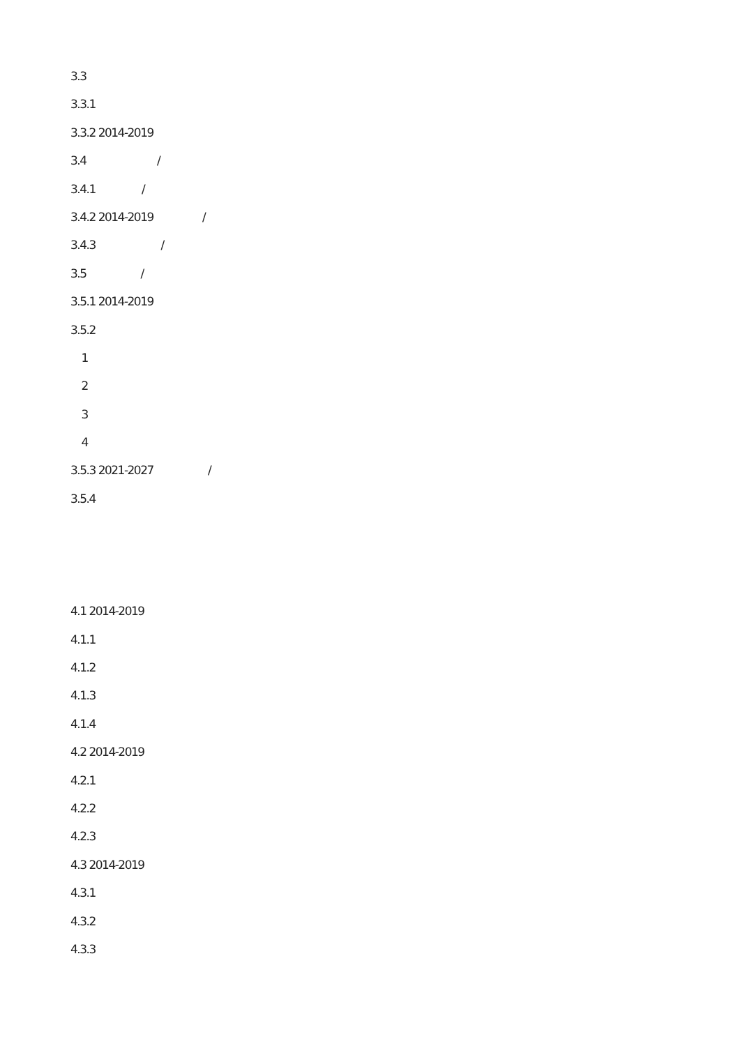3.3
3.3.1
3.3.2 2014-2019
3.4 /
3.4.1 /
3.4.2 2014-2019 /
3.4.3 /
3.5 /
3.5.1 2014-2019
3.5.2
1
2
3
4
3.5.3 2021-2027 /
3.5.4
4.1 2014-2019
4.1.1
4.1.2
4.1.3
4.1.4
4.2 2014-2019
4.2.1
4.2.2
4.2.3
4.3 2014-2019
4.3.1
4.3.2
4.3.3